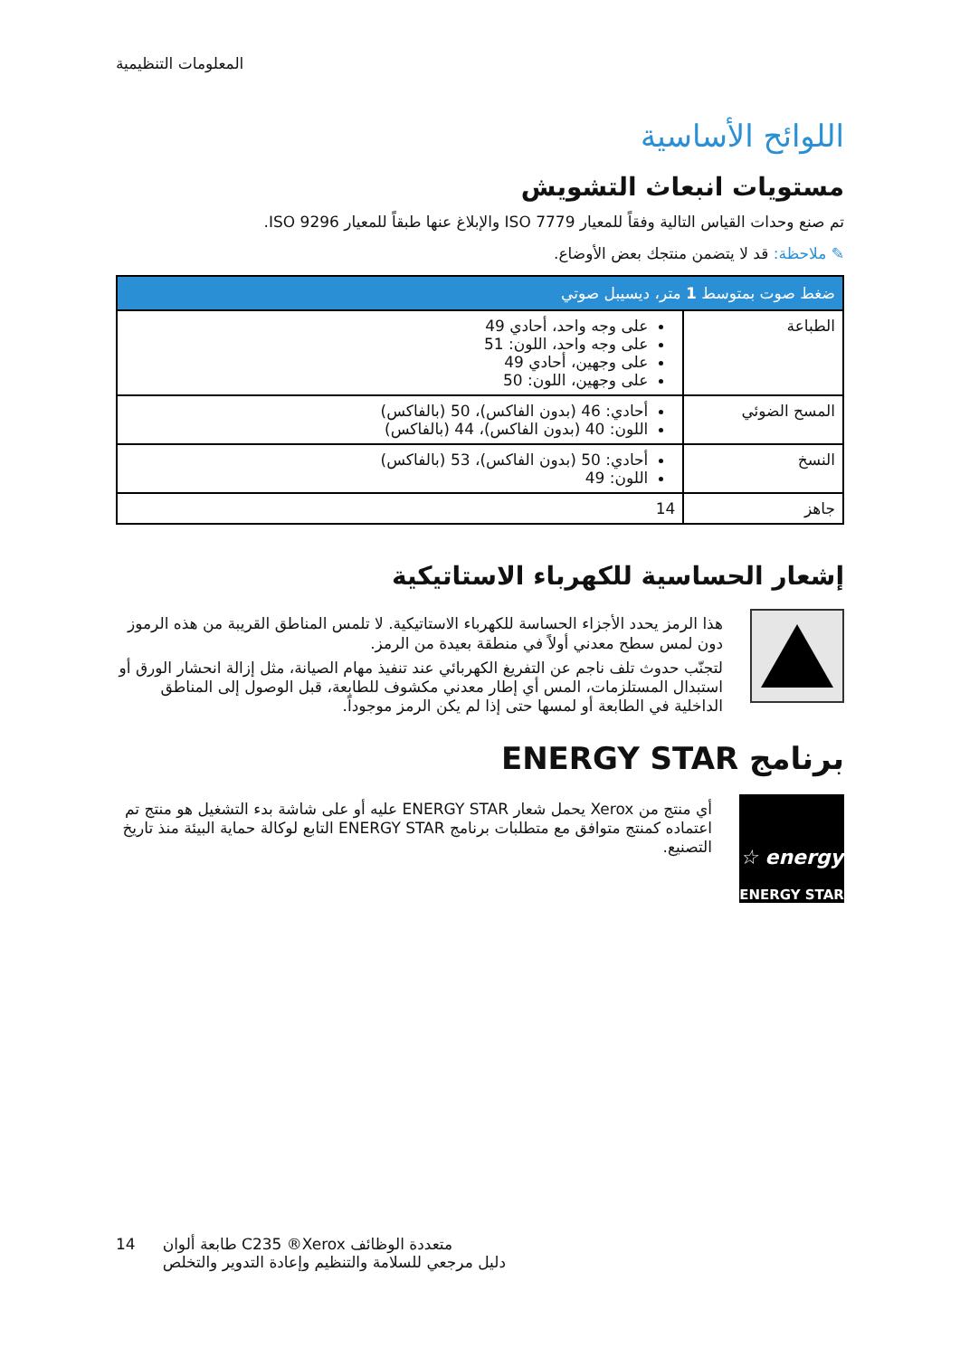المعلومات التنظيمية
اللوائح الأساسية
مستويات انبعاث التشويش
تم صنع وحدات القياس التالية وفقاً للمعيار ISO 7779 والإبلاغ عنها طبقاً للمعيار ISO 9296.
✎ ملاحظة: قد لا يتضمن منتجك بعض الأوضاع.
| ضغط صوت بمتوسط 1 متر، ديسيبل صوتي | |
| --- | --- |
| الطباعة | على وجه واحد، أحادي 49 على وجه واحد، اللون: 51 على وجهين، أحادي 49 على وجهين، اللون: 50 |
| المسح الضوئي | أحادي: 46 (بدون الفاكس)، 50 (بالفاكس) اللون: 40 (بدون الفاكس)، 44 (بالفاكس) |
| النسخ | أحادي: 50 (بدون الفاكس)، 53 (بالفاكس) اللون: 49 |
| جاهز | 14 |
إشعار الحساسية للكهرباء الاستاتيكية
هذا الرمز يحدد الأجزاء الحساسة للكهرباء الاستاتيكية. لا تلمس المناطق القريبة من هذه الرموز دون لمس سطح معدني أولاً في منطقة بعيدة من الرمز.
لتجنّب حدوث تلف ناجم عن التفريغ الكهربائي عند تنفيذ مهام الصيانة، مثل إزالة انحشار الورق أو استبدال المستلزمات، المس أي إطار معدني مكشوف للطابعة، قبل الوصول إلى المناطق الداخلية في الطابعة أو لمسها حتى إذا لم يكن الرمز موجوداً.
برنامج ENERGY STAR
energy ☆
ENERGY STAR
أي منتج من Xerox يحمل شعار ENERGY STAR عليه أو على شاشة بدء التشغيل هو منتج تم اعتماده كمنتج متوافق مع متطلبات برنامج ENERGY STAR التابع لوكالة حماية البيئة منذ تاريخ التصنيع.
14 طابعة ألوان C235 ®Xerox متعددة الوظائف
دليل مرجعي للسلامة والتنظيم وإعادة التدوير والتخلص